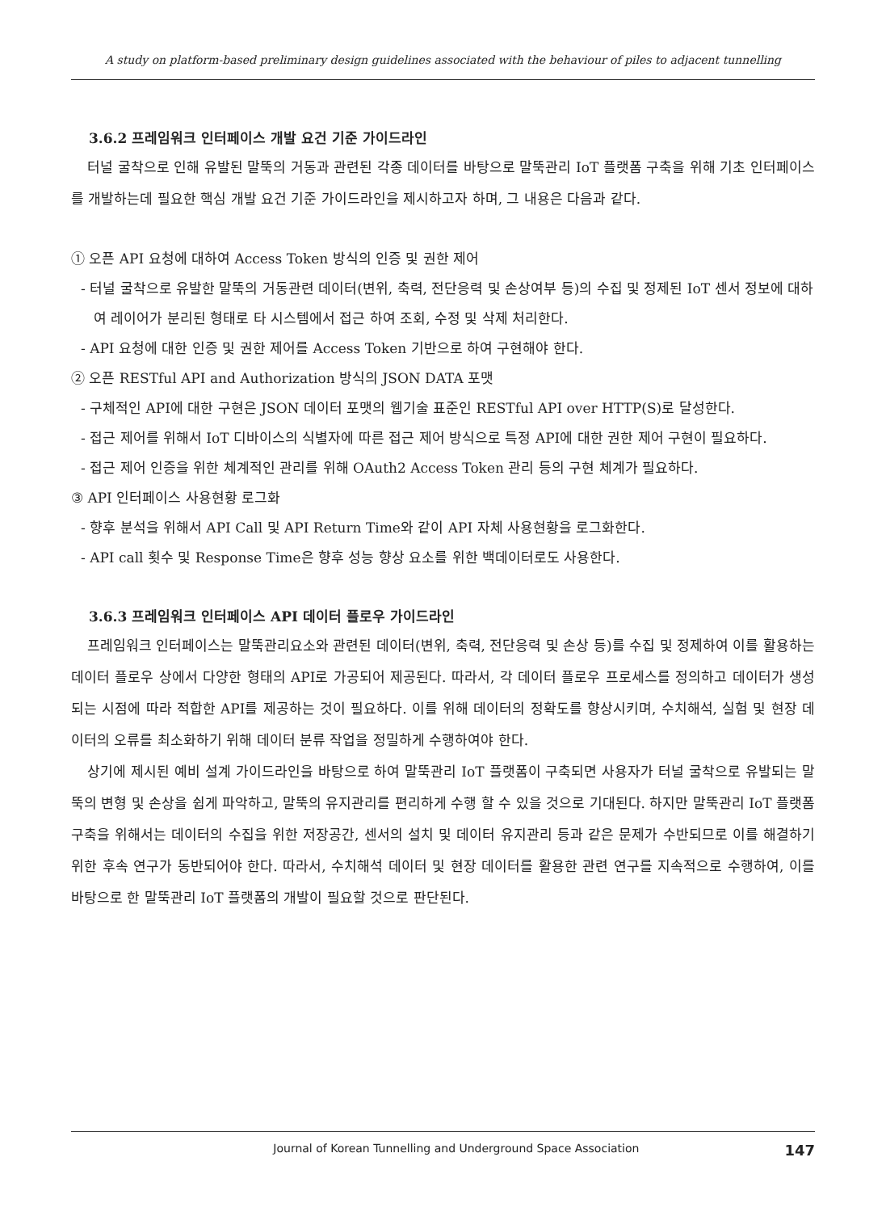A study on platform-based preliminary design guidelines associated with the behaviour of piles to adjacent tunnelling
3.6.2 프레임워크 인터페이스 개발 요건 기준 가이드라인
터널 굴착으로 인해 유발된 말뚝의 거동과 관련된 각종 데이터를 바탕으로 말뚝관리 IoT 플랫폼 구축을 위해 기초 인터페이스를 개발하는데 필요한 핵심 개발 요건 기준 가이드라인을 제시하고자 하며, 그 내용은 다음과 같다.
① 오픈 API 요청에 대하여 Access Token 방식의 인증 및 권한 제어
- 터널 굴착으로 유발한 말뚝의 거동관련 데이터(변위, 축력, 전단응력 및 손상여부 등)의 수집 및 정제된 IoT 센서 정보에 대하여 레이어가 분리된 형태로 타 시스템에서 접근 하여 조회, 수정 및 삭제 처리한다.
- API 요청에 대한 인증 및 권한 제어를 Access Token 기반으로 하여 구현해야 한다.
② 오픈 RESTful API and Authorization 방식의 JSON DATA 포맷
- 구체적인 API에 대한 구현은 JSON 데이터 포맷의 웹기술 표준인 RESTful API over HTTP(S)로 달성한다.
- 접근 제어를 위해서 IoT 디바이스의 식별자에 따른 접근 제어 방식으로 특정 API에 대한 권한 제어 구현이 필요하다.
- 접근 제어 인증을 위한 체계적인 관리를 위해 OAuth2 Access Token 관리 등의 구현 체계가 필요하다.
③ API 인터페이스 사용현황 로그화
- 향후 분석을 위해서 API Call 및 API Return Time와 같이 API 자체 사용현황을 로그화한다.
- API call 횟수 및 Response Time은 향후 성능 향상 요소를 위한 백데이터로도 사용한다.
3.6.3 프레임워크 인터페이스 API 데이터 플로우 가이드라인
프레임워크 인터페이스는 말뚝관리요소와 관련된 데이터(변위, 축력, 전단응력 및 손상 등)를 수집 및 정제하여 이를 활용하는 데이터 플로우 상에서 다양한 형태의 API로 가공되어 제공된다. 따라서, 각 데이터 플로우 프로세스를 정의하고 데이터가 생성되는 시점에 따라 적합한 API를 제공하는 것이 필요하다. 이를 위해 데이터의 정확도를 향상시키며, 수치해석, 실험 및 현장 데이터의 오류를 최소화하기 위해 데이터 분류 작업을 정밀하게 수행하여야 한다.
상기에 제시된 예비 설계 가이드라인을 바탕으로 하여 말뚝관리 IoT 플랫폼이 구축되면 사용자가 터널 굴착으로 유발되는 말뚝의 변형 및 손상을 쉽게 파악하고, 말뚝의 유지관리를 편리하게 수행 할 수 있을 것으로 기대된다. 하지만 말뚝관리 IoT 플랫폼 구축을 위해서는 데이터의 수집을 위한 저장공간, 센서의 설치 및 데이터 유지관리 등과 같은 문제가 수반되므로 이를 해결하기 위한 후속 연구가 동반되어야 한다. 따라서, 수치해석 데이터 및 현장 데이터를 활용한 관련 연구를 지속적으로 수행하여, 이를 바탕으로 한 말뚝관리 IoT 플랫폼의 개발이 필요할 것으로 판단된다.
Journal of Korean Tunnelling and Underground Space Association 147